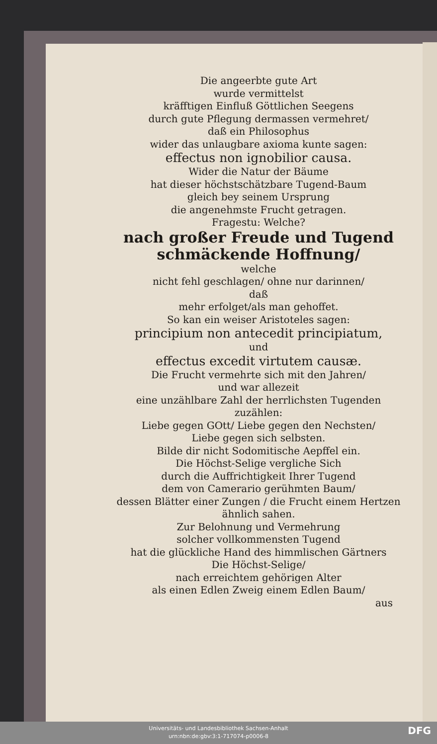Die angeerbte gute Art
wurde vermittelst
kräfftigen Einfluß Göttlichen Seegens
durch gute Pflegung dermassen vermehret/
daß ein Philosophus
wider das unlaugbare axioma kunte sagen:
effectus non ignobilior causa.
Wider die Natur der Bäume
hat dieser höchstschätzbare Tugend-Baum
gleich bey seinem Ursprung
die angenehmste Frucht getragen.
Fragestu: Welche?
nach großer Freude und Tugend schmäckende Hoffnung/
welche
nicht fehl geschlagen/ ohne nur darinnen/
daß
mehr erfolget/als man gehoffet.
So kan ein weiser Aristoteles sagen:
principium non antecedit principiatum,
und
effectus excedit virtutem causæ.
Die Frucht vermehrte sich mit den Jahren/
und war allezeit
eine unzählbare Zahl der herrlichsten Tugenden
zuzählen:
Liebe gegen GOtt/ Liebe gegen den Nechsten/
Liebe gegen sich selbsten.
Bilde dir nicht Sodomitische Aepffel ein.
Die Höchst-Selige vergliche Sich
durch die Auffrichtigkeit Ihrer Tugend
dem von Camerario gerühmten Baum/
dessen Blätter einer Zungen / die Frucht einem Hertzen
ähnlich sahen.
Zur Belohnung und Vermehrung
solcher vollkommensten Tugend
hat die glückliche Hand des himmlischen Gärtners
Die Höchst-Selige/
nach erreichtem gehörigen Alter
als einen Edlen Zweig einem Edlen Baum/
aus
Universitäts- und Landesbibliothek Sachsen-Anhalt
urn:nbn:de:gbv:3:1-717074-p0006-8
DFG